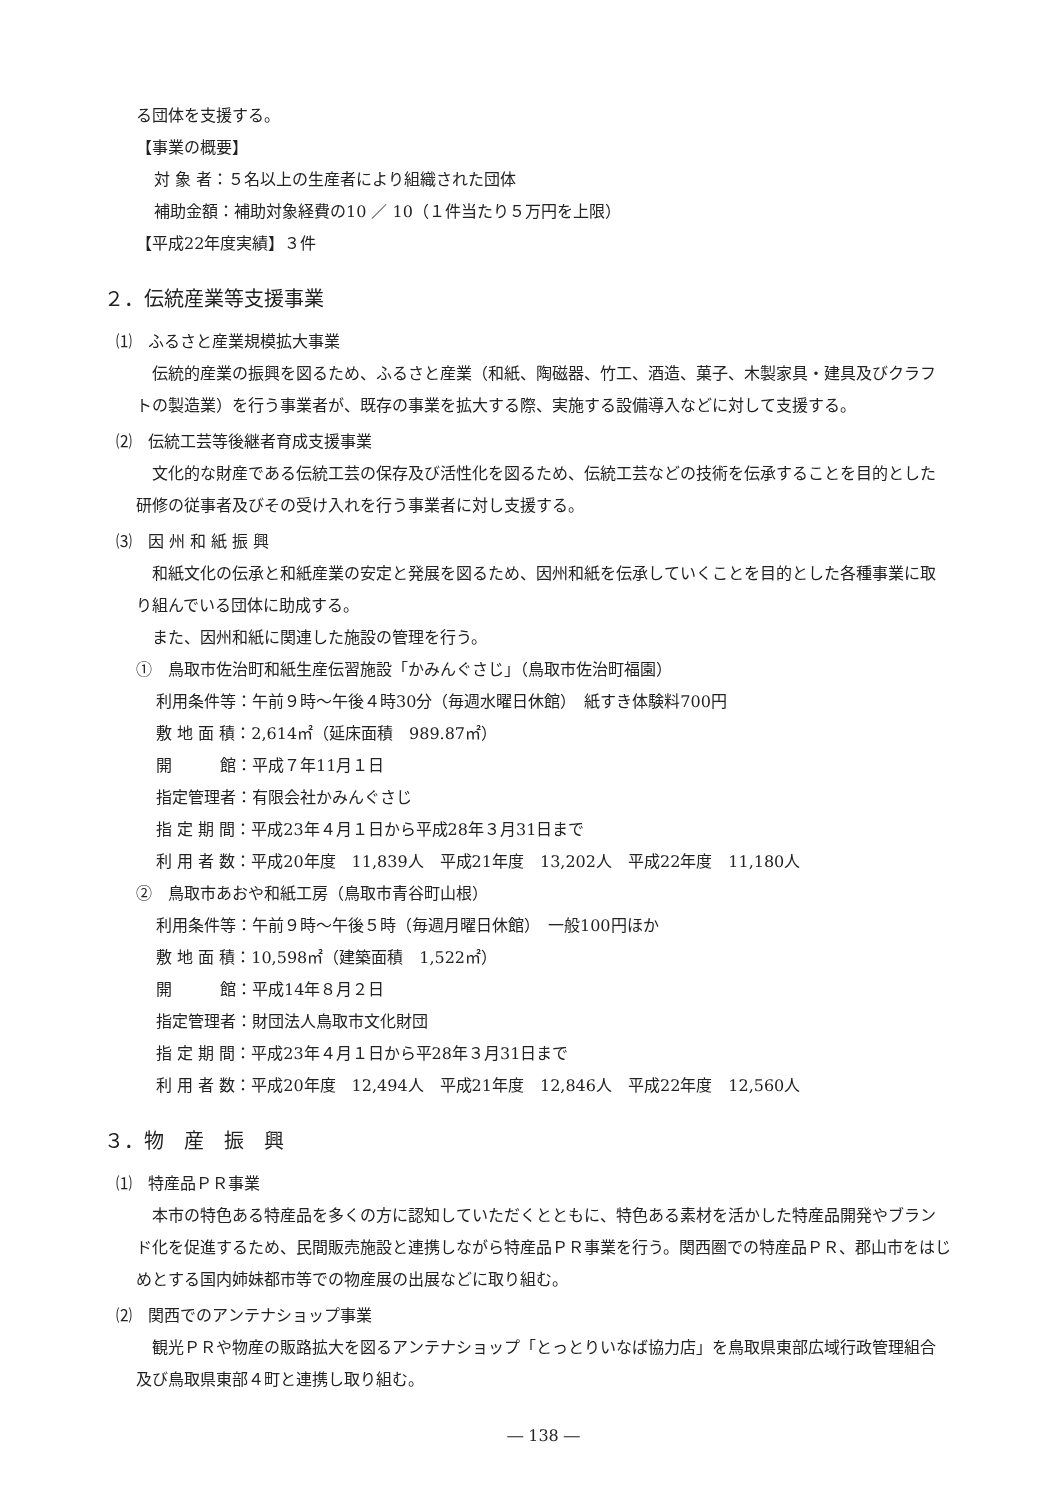る団体を支援する。
【事業の概要】
対 象 者：５名以上の生産者により組織された団体
補助金額：補助対象経費の10 ／ 10（１件当たり５万円を上限）
【平成22年度実績】３件
２．伝統産業等支援事業
⑴　ふるさと産業規模拡大事業
伝統的産業の振興を図るため、ふるさと産業（和紙、陶磁器、竹工、酒造、菓子、木製家具・建具及びクラフトの製造業）を行う事業者が、既存の事業を拡大する際、実施する設備導入などに対して支援する。
⑵　伝統工芸等後継者育成支援事業
文化的な財産である伝統工芸の保存及び活性化を図るため、伝統工芸などの技術を伝承することを目的とした研修の従事者及びその受け入れを行う事業者に対し支援する。
⑶　因 州 和 紙 振 興
和紙文化の伝承と和紙産業の安定と発展を図るため、因州和紙を伝承していくことを目的とした各種事業に取り組んでいる団体に助成する。
また、因州和紙に関連した施設の管理を行う。
①　鳥取市佐治町和紙生産伝習施設「かみんぐさじ」（鳥取市佐治町福園）
利用条件等：午前９時～午後４時30分（毎週水曜日休館）　紙すき体験料700円
敷 地 面 積：2,614㎡（延床面積　989.87㎡）
開　　　館：平成７年11月１日
指定管理者：有限会社かみんぐさじ
指 定 期 間：平成23年４月１日から平成28年３月31日まで
利 用 者 数：平成20年度　11,839人　平成21年度　13,202人　平成22年度　11,180人
②　鳥取市あおや和紙工房（鳥取市青谷町山根）
利用条件等：午前９時～午後５時（毎週月曜日休館）　一般100円ほか
敷 地 面 積：10,598㎡（建築面積　1,522㎡）
開　　　館：平成14年８月２日
指定管理者：財団法人鳥取市文化財団
指 定 期 間：平成23年４月１日から平28年３月31日まで
利 用 者 数：平成20年度　12,494人　平成21年度　12,846人　平成22年度　12,560人
３．物　産　振　興
⑴　特産品ＰＲ事業
本市の特色ある特産品を多くの方に認知していただくとともに、特色ある素材を活かした特産品開発やブランド化を促進するため、民間販売施設と連携しながら特産品ＰＲ事業を行う。関西圏での特産品ＰＲ、郡山市をはじめとする国内姉妹都市等での物産展の出展などに取り組む。
⑵　関西でのアンテナショップ事業
観光ＰＲや物産の販路拡大を図るアンテナショップ「とっとりいなば協力店」を鳥取県東部広域行政管理組合及び鳥取県東部４町と連携し取り組む。
― 138 ―